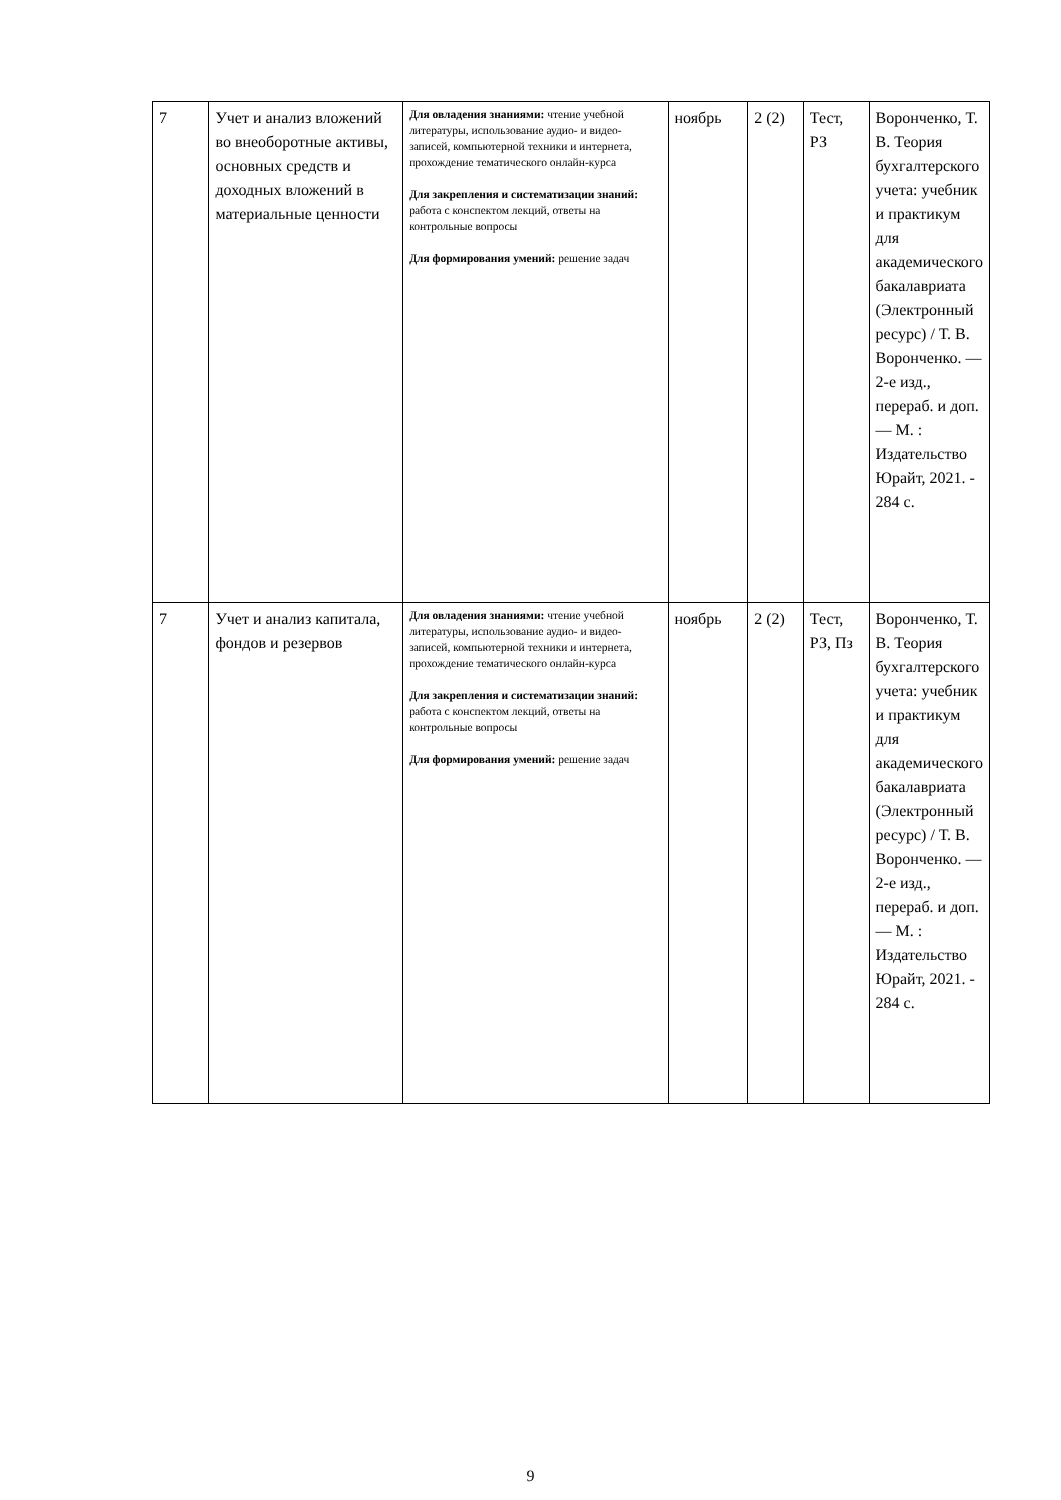| 7 | Учет и анализ вложений во внеоборотные активы, основных средств и доходных вложений в материальные ценности | Для овладения знаниями: чтение учебной литературы, использование аудио- и видео-записей, компьютерной техники и интернета, прохождение тематического онлайн-курса Для закрепления и систематизации знаний: работа с конспектом лекций, ответы на контрольные вопросы Для формирования умений: решение задач | ноябрь | 2 (2) | Тест, РЗ | Воронченко, Т. В. Теория бухгалтерского учета: учебник и практикум для академического бакалавриата (Электронный ресурс) / Т. В. Воронченко. — 2-е изд., перераб. и доп. — М. : Издательство Юрайт, 2021. - 284 с. |
| 7 | Учет и анализ капитала, фондов и резервов | Для овладения знаниями: чтение учебной литературы, использование аудио- и видео-записей, компьютерной техники и интернета, прохождение тематического онлайн-курса Для закрепления и систематизации знаний: работа с конспектом лекций, ответы на контрольные вопросы Для формирования умений: решение задач | ноябрь | 2 (2) | Тест, РЗ, Пз | Воронченко, Т. В. Теория бухгалтерского учета: учебник и практикум для академического бакалавриата (Электронный ресурс) / Т. В. Воронченко. — 2-е изд., перераб. и доп. — М. : Издательство Юрайт, 2021. - 284 с. |
9